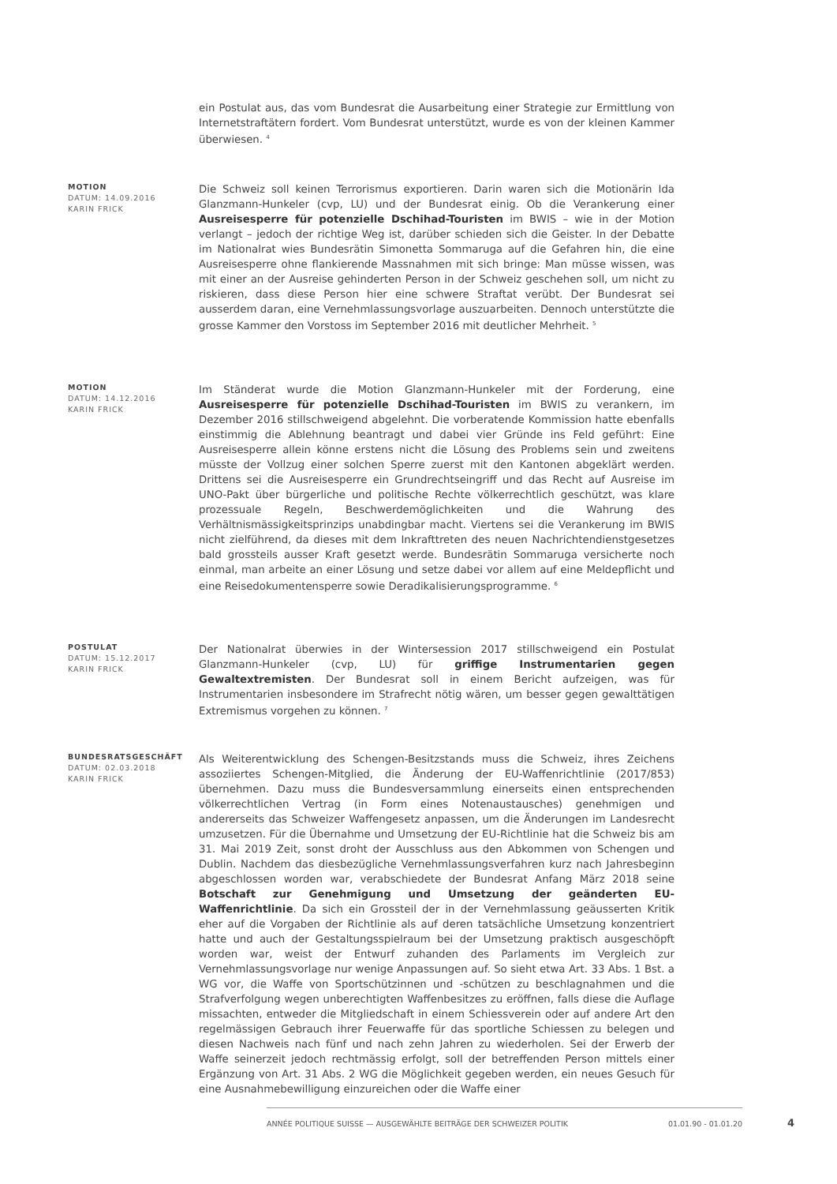ein Postulat aus, das vom Bundesrat die Ausarbeitung einer Strategie zur Ermittlung von Internetstraftätern fordert. Vom Bundesrat unterstützt, wurde es von der kleinen Kammer überwiesen. <sup>4</sup>
MOTION
DATUM: 14.09.2016
KARIN FRICK
Die Schweiz soll keinen Terrorismus exportieren. Darin waren sich die Motionärin Ida Glanzmann-Hunkeler (cvp, LU) und der Bundesrat einig. Ob die Verankerung einer Ausreisesperre für potenzielle Dschihad-Touristen im BWIS – wie in der Motion verlangt – jedoch der richtige Weg ist, darüber schieden sich die Geister. In der Debatte im Nationalrat wies Bundesrätin Simonetta Sommaruga auf die Gefahren hin, die eine Ausreisesperre ohne flankierende Massnahmen mit sich bringe: Man müsse wissen, was mit einer an der Ausreise gehinderten Person in der Schweiz geschehen soll, um nicht zu riskieren, dass diese Person hier eine schwere Straftat verübt. Der Bundesrat sei ausserdem daran, eine Vernehmlassungsvorlage auszuarbeiten. Dennoch unterstützte die grosse Kammer den Vorstoss im September 2016 mit deutlicher Mehrheit. <sup>5</sup>
MOTION
DATUM: 14.12.2016
KARIN FRICK
Im Ständerat wurde die Motion Glanzmann-Hunkeler mit der Forderung, eine Ausreisesperre für potenzielle Dschihad-Touristen im BWIS zu verankern, im Dezember 2016 stillschweigend abgelehnt. Die vorberatende Kommission hatte ebenfalls einstimmig die Ablehnung beantragt und dabei vier Gründe ins Feld geführt: Eine Ausreisesperre allein könne erstens nicht die Lösung des Problems sein und zweitens müsste der Vollzug einer solchen Sperre zuerst mit den Kantonen abgeklärt werden. Drittens sei die Ausreisesperre ein Grundrechtseingriff und das Recht auf Ausreise im UNO-Pakt über bürgerliche und politische Rechte völkerrechtlich geschützt, was klare prozessuale Regeln, Beschwerdemöglichkeiten und die Wahrung des Verhältnismässigkeitsprinzips unabdingbar macht. Viertens sei die Verankerung im BWIS nicht zielführend, da dieses mit dem Inkrafttreten des neuen Nachrichtendienstgesetzes bald grossteils ausser Kraft gesetzt werde. Bundesrätin Sommaruga versicherte noch einmal, man arbeite an einer Lösung und setze dabei vor allem auf eine Meldepflicht und eine Reisedokumentensperre sowie Deradikalisierungsprogramme. <sup>6</sup>
POSTULAT
DATUM: 15.12.2017
KARIN FRICK
Der Nationalrat überwies in der Wintersession 2017 stillschweigend ein Postulat Glanzmann-Hunkeler (cvp, LU) für griffige Instrumentarien gegen Gewaltextremisten. Der Bundesrat soll in einem Bericht aufzeigen, was für Instrumentarien insbesondere im Strafrecht nötig wären, um besser gegen gewalttätigen Extremismus vorgehen zu können. <sup>7</sup>
BUNDESRATSGESCHÄFT
DATUM: 02.03.2018
KARIN FRICK
Als Weiterentwicklung des Schengen-Besitzstands muss die Schweiz, ihres Zeichens assoziiertes Schengen-Mitglied, die Änderung der EU-Waffenrichtlinie (2017/853) übernehmen. Dazu muss die Bundesversammlung einerseits einen entsprechenden völkerrechtlichen Vertrag (in Form eines Notenaustausches) genehmigen und andererseits das Schweizer Waffengesetz anpassen, um die Änderungen im Landesrecht umzusetzen. Für die Übernahme und Umsetzung der EU-Richtlinie hat die Schweiz bis am 31. Mai 2019 Zeit, sonst droht der Ausschluss aus den Abkommen von Schengen und Dublin. Nachdem das diesbezügliche Vernehmlassungsverfahren kurz nach Jahresbeginn abgeschlossen worden war, verabschiedete der Bundesrat Anfang März 2018 seine Botschaft zur Genehmigung und Umsetzung der geänderten EU-Waffenrichtlinie. Da sich ein Grossteil der in der Vernehmlassung geäusserten Kritik eher auf die Vorgaben der Richtlinie als auf deren tatsächliche Umsetzung konzentriert hatte und auch der Gestaltungsspielraum bei der Umsetzung praktisch ausgeschöpft worden war, weist der Entwurf zuhanden des Parlaments im Vergleich zur Vernehmlassungsvorlage nur wenige Anpassungen auf. So sieht etwa Art. 33 Abs. 1 Bst. a WG vor, die Waffe von Sportschützinnen und -schützen zu beschlagnahmen und die Strafverfolgung wegen unberechtigten Waffenbesitzes zu eröffnen, falls diese die Auflage missachten, entweder die Mitgliedschaft in einem Schiessverein oder auf andere Art den regelmässigen Gebrauch ihrer Feuerwaffe für das sportliche Schiessen zu belegen und diesen Nachweis nach fünf und nach zehn Jahren zu wiederholen. Sei der Erwerb der Waffe seinerzeit jedoch rechtmässig erfolgt, soll der betreffenden Person mittels einer Ergänzung von Art. 31 Abs. 2 WG die Möglichkeit gegeben werden, ein neues Gesuch für eine Ausnahmebewilligung einzureichen oder die Waffe einer
ANNÉE POLITIQUE SUISSE — AUSGEWÄHLTE BEITRÄGE DER SCHWEIZER POLITIK 01.01.90 - 01.01.20
4